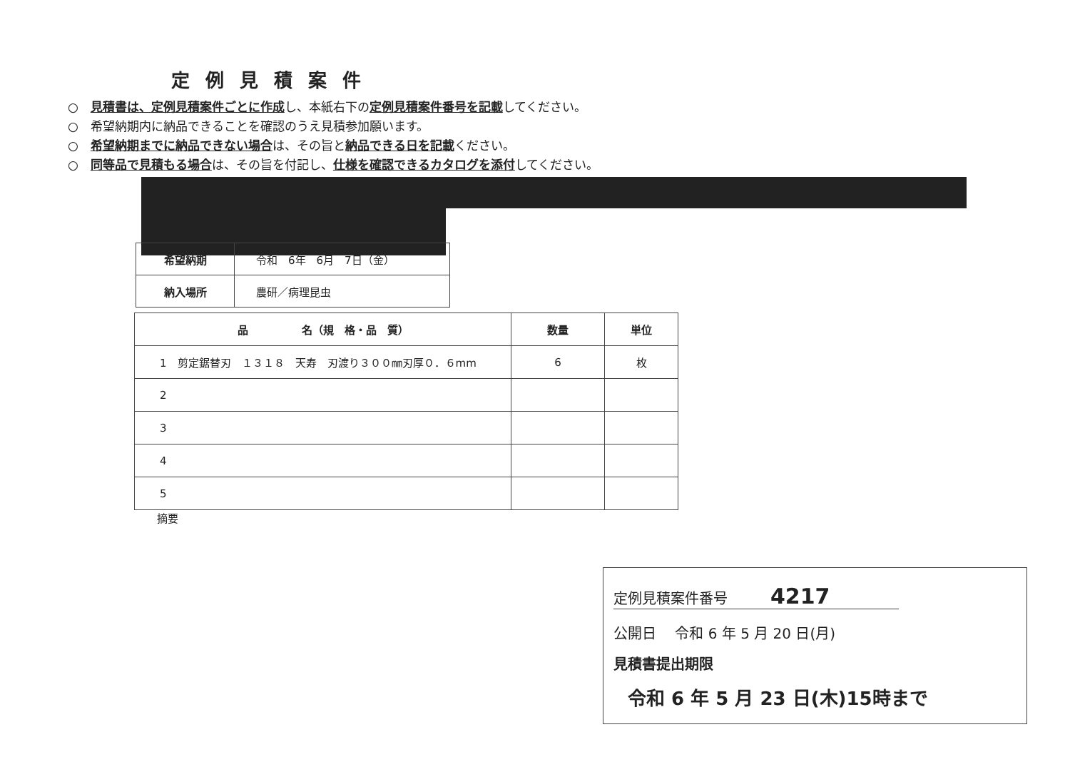定例見積案件
○　見積書は、定例見積案件ごとに作成し、本紙右下の定例見積案件番号を記載してください。
○　希望納期内に納品できることを確認のうえ見積参加願います。
○　希望納期までに納品できない場合は、その旨と納品できる日を記載ください。
○　同等品で見積もる場合は、その旨を付記し、仕様を確認できるカタログを添付してください。
| 希望納期 | 令和 6年 6月 7日（金） |
| 納入場所 | 農研／病理昆虫 |
| 品 名（規 格・品 質） | 数量 | 単位 |
| --- | --- | --- |
| 1 剪定鋸替刃 １３１８ 天寿 刃渡り３００㎜刃厚０．６mm | 6 | 枚 |
| 2 | | |
| 3 | | |
| 4 | | |
| 5 | | |
摘要
定例見積案件番号　　　4217
公開日　 令和 6 年 5 月 20 日(月)
見積書提出期限
令和 6 年 5 月 23 日(木)15時まで